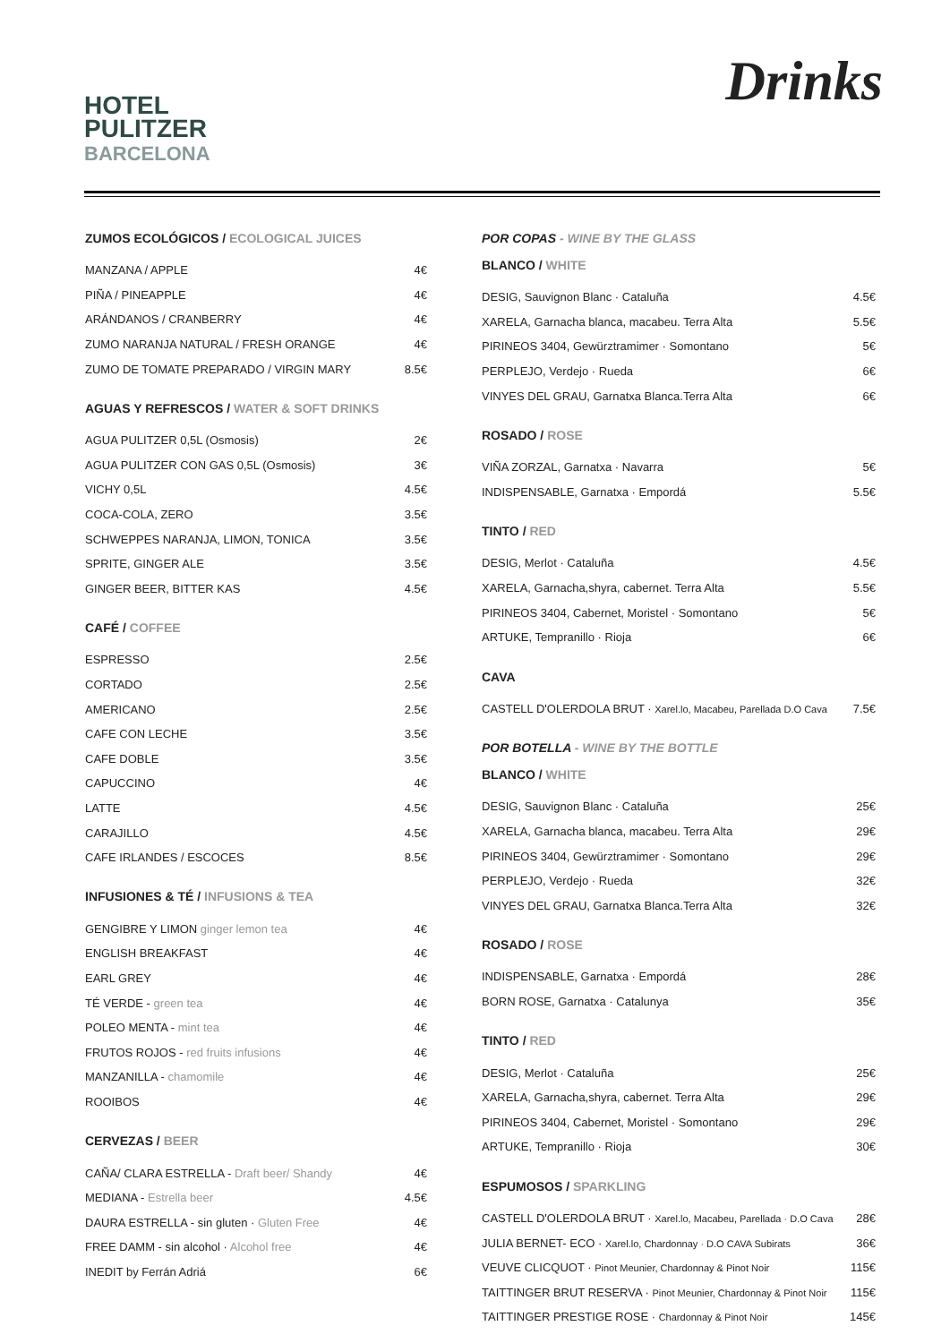HOTEL
PULITZER
BARCELONA
Drinks
ZUMOS ECOLÓGICOS / ECOLOGICAL JUICES
| MANZANA / APPLE | 4€ |
| PIÑA / PINEAPPLE | 4€ |
| ARÁNDANOS / CRANBERRY | 4€ |
| ZUMO NARANJA NATURAL / FRESH ORANGE | 4€ |
| ZUMO DE TOMATE PREPARADO / VIRGIN MARY | 8.5€ |
AGUAS Y REFRESCOS / WATER & SOFT DRINKS
| AGUA PULITZER 0,5L (Osmosis) | 2€ |
| AGUA PULITZER CON GAS 0,5L (Osmosis) | 3€ |
| VICHY 0,5L | 4.5€ |
| COCA-COLA, ZERO | 3.5€ |
| SCHWEPPES NARANJA, LIMON, TONICA | 3.5€ |
| SPRITE, GINGER ALE | 3.5€ |
| GINGER BEER, BITTER KAS | 4.5€ |
CAFÉ / COFFEE
| ESPRESSO | 2.5€ |
| CORTADO | 2.5€ |
| AMERICANO | 2.5€ |
| CAFE CON LECHE | 3.5€ |
| CAFE DOBLE | 3.5€ |
| CAPUCCINO | 4€ |
| LATTE | 4.5€ |
| CARAJILLO | 4.5€ |
| CAFE IRLANDES / ESCOCES | 8.5€ |
INFUSIONES & TÉ / INFUSIONS & TEA
| GENGIBRE Y LIMON ginger lemon tea | 4€ |
| ENGLISH BREAKFAST | 4€ |
| EARL GREY | 4€ |
| TÉ VERDE - green tea | 4€ |
| POLEO MENTA - mint tea | 4€ |
| FRUTOS ROJOS - red fruits infusions | 4€ |
| MANZANILLA - chamomile | 4€ |
| ROOIBOS | 4€ |
CERVEZAS / BEER
| CAÑA/ CLARA ESTRELLA - Draft beer/ Shandy | 4€ |
| MEDIANA - Estrella beer | 4.5€ |
| DAURA ESTRELLA - sin gluten · Gluten Free | 4€ |
| FREE DAMM - sin alcohol · Alcohol free | 4€ |
| INEDIT by Ferrán Adriá | 6€ |
POR COPAS - WINE BY THE GLASS
BLANCO / WHITE
| DESIG, Sauvignon Blanc · Cataluña | 4.5€ |
| XARELA, Garnacha blanca, macabeu. Terra Alta | 5.5€ |
| PIRINEOS 3404, Gewürztramimer · Somontano | 5€ |
| PERPLEJO, Verdejo · Rueda | 6€ |
| VINYES DEL GRAU, Garnatxa Blanca.Terra Alta | 6€ |
ROSADO / ROSE
| VIÑA ZORZAL, Garnatxa · Navarra | 5€ |
| INDISPENSABLE, Garnatxa · Empordá | 5.5€ |
TINTO / RED
| DESIG, Merlot · Cataluña | 4.5€ |
| XARELA, Garnacha,shyra, cabernet. Terra Alta | 5.5€ |
| PIRINEOS 3404, Cabernet, Moristel · Somontano | 5€ |
| ARTUKE, Tempranillo · Rioja | 6€ |
CAVA
| CASTELL D'OLERDOLA BRUT · Xarel.lo, Macabeu, Parellada D.O Cava | 7.5€ |
POR BOTELLA - WINE BY THE BOTTLE
BLANCO / WHITE
| DESIG, Sauvignon Blanc · Cataluña | 25€ |
| XARELA, Garnacha blanca, macabeu. Terra Alta | 29€ |
| PIRINEOS 3404, Gewürztramimer · Somontano | 29€ |
| PERPLEJO, Verdejo · Rueda | 32€ |
| VINYES DEL GRAU, Garnatxa Blanca.Terra Alta | 32€ |
ROSADO / ROSE
| INDISPENSABLE, Garnatxa · Empordá | 28€ |
| BORN ROSE, Garnatxa · Catalunya | 35€ |
TINTO / RED
| DESIG, Merlot · Cataluña | 25€ |
| XARELA, Garnacha,shyra, cabernet. Terra Alta | 29€ |
| PIRINEOS 3404, Cabernet, Moristel · Somontano | 29€ |
| ARTUKE, Tempranillo · Rioja | 30€ |
ESPUMOSOS / SPARKLING
| CASTELL D'OLERDOLA BRUT · Xarel.lo, Macabeu, Parellada · D.O Cava | 28€ |
| JULIA BERNET- ECO · Xarel.lo, Chardonnay · D.O CAVA Subirats | 36€ |
| VEUVE CLICQUOT · Pinot Meunier, Chardonnay & Pinot Noir | 115€ |
| TAITTINGER BRUT RESERVA · Pinot Meunier, Chardonnay & Pinot Noir | 115€ |
| TAITTINGER PRESTIGE ROSE · Chardonnay & Pinot Noir | 145€ |